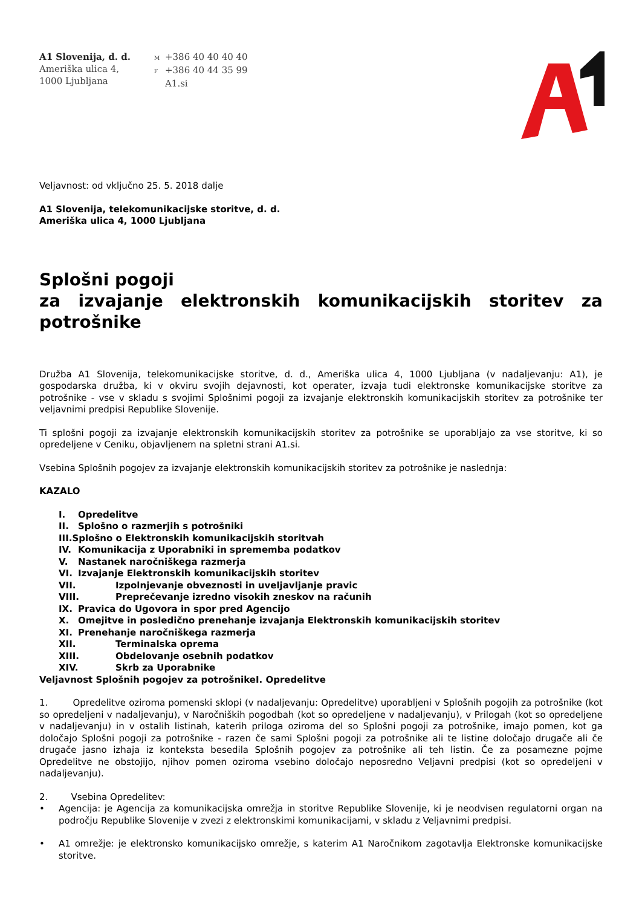A1 Slovenija, d. d.
Ameriška ulica 4,
1000 Ljubljana
M +386 40 40 40 40
F +386 40 44 35 99
A1.si
Veljavnost: od vključno 25. 5. 2018 dalje
A1 Slovenija, telekomunikacijske storitve, d. d.
Ameriška ulica 4, 1000 Ljubljana
Splošni pogoji
za izvajanje elektronskih komunikacijskih storitev za potrošnike
Družba A1 Slovenija, telekomunikacijske storitve, d. d., Ameriška ulica 4, 1000 Ljubljana (v nadaljevanju: A1), je gospodarska družba, ki v okviru svojih dejavnosti, kot operater, izvaja tudi elektronske komunikacijske storitve za potrošnike - vse v skladu s svojimi Splošnimi pogoji za izvajanje elektronskih komunikacijskih storitev za potrošnike ter veljavnimi predpisi Republike Slovenije.
Ti splošni pogoji za izvajanje elektronskih komunikacijskih storitev za potrošnike se uporabljajo za vse storitve, ki so opredeljene v Ceniku, objavljenem na spletni strani A1.si.
Vsebina Splošnih pogojev za izvajanje elektronskih komunikacijskih storitev za potrošnike je naslednja:
KAZALO
I. Opredelitve
II. Splošno o razmerjih s potrošniki
III.Splošno o Elektronskih komunikacijskih storitvah
IV. Komunikacija z Uporabniki in sprememba podatkov
V. Nastanek naročniškega razmerja
VI. Izvajanje Elektronskih komunikacijskih storitev
VII. Izpolnjevanje obveznosti in uveljavljanje pravic
VIII. Preprečevanje izredno visokih zneskov na računih
IX. Pravica do Ugovora in spor pred Agencijo
X. Omejitve in posledično prenehanje izvajanja Elektronskih komunikacijskih storitev
XI. Prenehanje naročniškega razmerja
XII. Terminalska oprema
XIII. Obdelovanje osebnih podatkov
XIV. Skrb za Uporabnike
Veljavnost Splošnih pogojev za potrošnikeI. Opredelitve
1. Opredelitve oziroma pomenski sklopi (v nadaljevanju: Opredelitve) uporabljeni v Splošnih pogojih za potrošnike (kot so opredeljeni v nadaljevanju), v Naročniških pogodbah (kot so opredeljene v nadaljevanju), v Prilogah (kot so opredeljene v nadaljevanju) in v ostalih listinah, katerih priloga oziroma del so Splošni pogoji za potrošnike, imajo pomen, kot ga določajo Splošni pogoji za potrošnike - razen če sami Splošni pogoji za potrošnike ali te listine določajo drugače ali če drugače jasno izhaja iz konteksta besedila Splošnih pogojev za potrošnike ali teh listin. Če za posamezne pojme Opredelitve ne obstojijo, njihov pomen oziroma vsebino določajo neposredno Veljavni predpisi (kot so opredeljeni v nadaljevanju).
2. Vsebina Opredelitev:
• Agencija: je Agencija za komunikacijska omrežja in storitve Republike Slovenije, ki je neodvisen regulatorni organ na področju Republike Slovenije v zvezi z elektronskimi komunikacijami, v skladu z Veljavnimi predpisi.
• A1 omrežje: je elektronsko komunikacijsko omrežje, s katerim A1 Naročnikom zagotavlja Elektronske komunikacijske storitve.